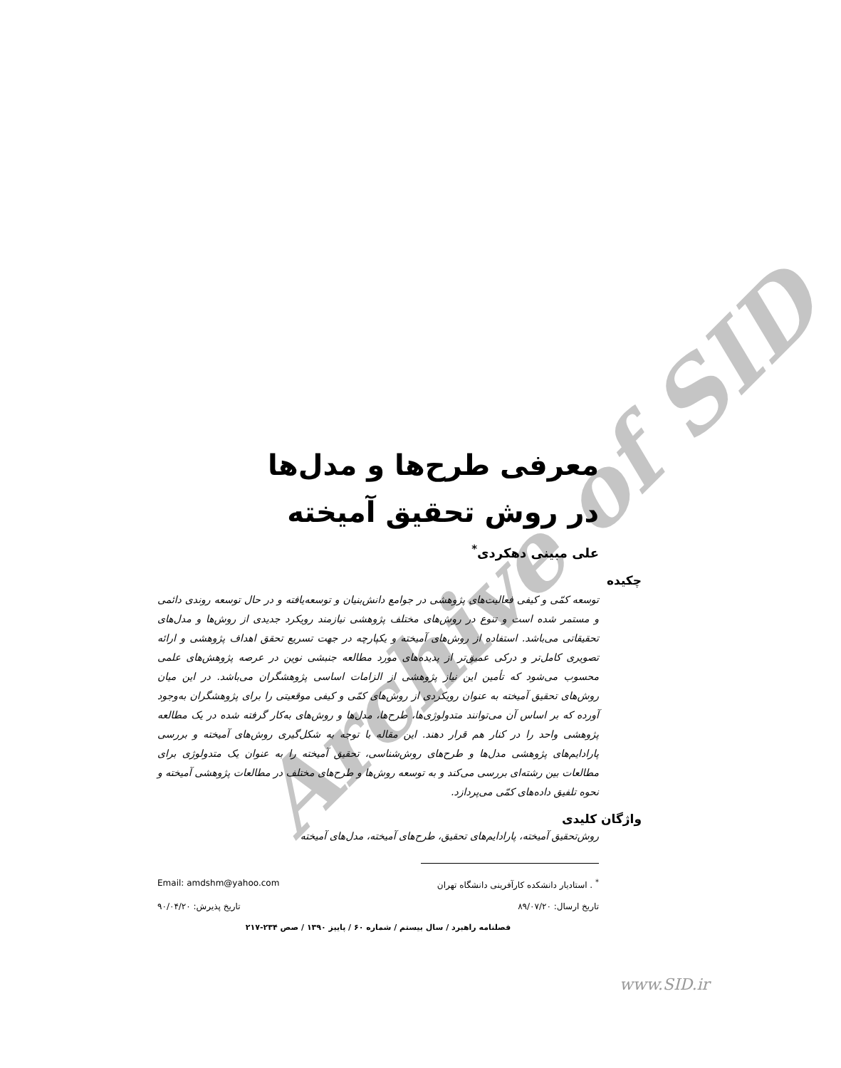Archive of SID
معرفی طرح‌ها و مدل‌ها
در روش تحقیق آمیخته
علی مبینی دهکردی<sup>*</sup>
چکیده
توسعه کمّی و کیفی فعالیت‌های پژوهشی در جوامع دانش‌بنیان و توسعه‌یافته و در حال توسعه روندی دائمی و مستمر شده است و تنوع در روش‌های مختلف پژوهشی نیازمند رویکرد جدیدی از روش‌ها و مدل‌های تحقیقاتی می‌باشد. استفاده از روش‌های آمیخته و یکپارچه در جهت تسریع تحقق اهداف پژوهشی و ارائه تصویری کامل‌تر و درکی عمیق‌تر از پدیده‌های مورد مطالعه جنبشی نوین در عرصه پژوهش‌های علمی محسوب می‌شود که تأمین این نیاز پژوهشی از الزامات اساسی پژوهشگران می‌باشد. در این میان روش‌های تحقیق آمیخته به عنوان رویکردی از روش‌های کمّی و کیفی موقعیتی را برای پژوهشگران به‌وجود آورده که بر اساس آن می‌توانند متدولوژی‌ها، طرح‌ها، مدل‌ها و روش‌های به‌کار گرفته شده در یک مطالعه پژوهشی واحد را در کنار هم قرار دهند. این مقاله با توجه به شکل‌گیری روش‌های آمیخته و بررسی پارادایم‌های پژوهشی مدل‌ها و طرح‌های روش‌شناسی، تحقیق آمیخته را به عنوان یک متدولوژی برای مطالعات بین رشته‌ای بررسی می‌کند و به توسعه روش‌ها و طرح‌های مختلف در مطالعات پژوهشی آمیخته و نحوه تلفیق داده‌های کمّی می‌پردازد.
واژگان کلیدی
روش‌تحقیق آمیخته، پارادایم‌های تحقیق، طرح‌های آمیخته، مدل‌های آمیخته
<sup>*</sup> . استادیار دانشکده کارآفرینی دانشگاه تهران Email: amdshm@yahoo.com
تاریخ ارسال: ۸۹/۰۷/۲۰ تاریخ پذیرش: ۹۰/۰۴/۲۰
فصلنامه راهبرد / سال بیستم / شماره ۶۰ / پاییز ۱۳۹۰ / صص ۲۳۴-۲۱۷
www.SID.ir